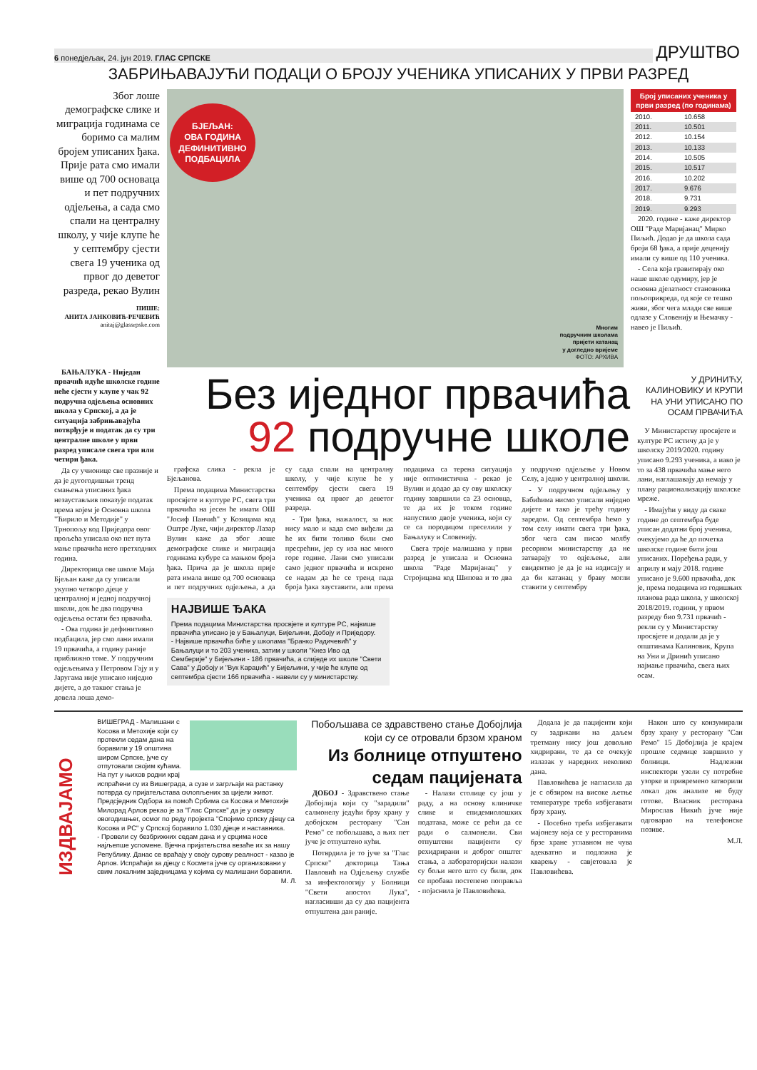6 понедјељак, 24. јун 2019. ГЛАС СРПСКЕ ДРУШТВО
ЗАБРИЊАВАЈУЋИ ПОДАЦИ О БРОЈУ УЧЕНИКА УПИСАНИХ У ПРВИ РАЗРЕД
Због лоше демографске слике и миграција годинама се боримо са малим бројем уписаних ђака. Прије рата смо имали више од 700 основаца и пет подручних одјељења, а сада смо спали на централну школу, у чије клупе ће у септембру сјести свега 19 ученика од првог до деветог разреда, рекао Вулин
ПИШЕ:
АНИТА ЈАНКОВИЋ-РЕЧЕВИЋ
anitaj@glassrpske.com
БЈЕЉАН:
ОВА ГОДИНА ДЕФИНИТИВНО ПОДБАЦИЛА
Многим
подручним школама
пријети катанац
у догледно вријеме
ФОТО: АРХИВА
Број уписаних ученика у први разред (по годинама)
| 2010. | 10.658 |
| 2011. | 10.501 |
| 2012. | 10.154 |
| 2013. | 10.133 |
| 2014. | 10.505 |
| 2015. | 10.517 |
| 2016. | 10.202 |
| 2017. | 9.676 |
| 2018. | 9.731 |
| 2019. | 9.293 |
2020. године - каже директор ОШ "Раде Маријанац" Мирко Пиљић. Додао је да школа сада броји 68 ђака, а прије деценију имали су више од 110 ученика.
- Села која гравитирају око наше школе одумиру, јер је основна дјелатност становника пољопривреда, од које се тешко живи, због чега млади све више одлазе у Словенију и Њемачку - навео је Пиљић.
БАЊАЛУКА - Ниједан првачић идуће школске године неће сјести у клупе у чак 92 подручна одјељења основних школа у Српској, а да је ситуација забрињавајућа потврђује и податак да су три централне школе у први разред уписале свега три или четири ђака.
Да су учионице све празније и да је дугогодишњи тренд смањења уписаних ђака незаустављив показује податак према којем је Основна школа "Ћирило и Методије" у Трнопољу код Приједора овог прољећа уписала око пет пута мање првачића него претходних година.
Директорица ове школе Маја Бјељан каже да су уписали укупно четворо дјеце у централној и једној подручној школи, док ће два подручна одјељења остати без првачића.
- Ова година је дефинитивно подбацила, јер смо лани имали 19 првачића, а годину раније приближно томе. У подручним одјељењима у Петровом Гају и у Јаругама није уписано ниједно дијете, а до таквог стања је довела лоша демо-
Без иједног првачића
92 подручне школе
графска слика - рекла је Бјељанова.
Према подацима Министарства просвјете и културе РС, свега три првачића на јесен ће имати ОШ "Јосиф Панчић" у Козицама код Оштре Луке, чији директор Лазар Вулин каже да због лоше демографске слике и миграција годинама кубуре са мањком броја ђака. Прича да је школа прије рата имала више од 700 основаца и пет подручних одјељења, а да су сада спали на централну школу, у чије клупе ће у септембру сјести свега 19 ученика од првог до деветог разреда.
- Три ђака, нажалост, за нас нису мало и када смо виђели да ће их бити толико били смо пресрећни, јер су иза нас много горе године. Лани смо уписали само једног првачића и искрено се надам да ће се тренд пада броја ђака зауставити, али према подацима са терена ситуација није оптимистична - рекао је Вулин и додао да су ову школску годину завршили са 23 основца, те да их је током године напустило двоје ученика, који су се са породицом преселили у Бањалуку и Словенију.
Свега троје малишана у први разред је уписала и Основна школа "Раде Маријанац" у Стројицама код Шипова и то два у подручно одјељење у Новом Селу, а једно у централној школи.
- У подручном одјељењу у Бабићима нисмо уписали ниједно дијете и тако је трећу годину заредом. Од септембра ћемо у том селу имати свега три ђака, због чега сам писао молбу ресорном министарству да не затварају то одјељење, али евидентно је да је на издисају и да би катанац у браву могли ставити у септембру
НАЈВИШЕ ЂАКА
Према подацима Министарства просвјете и културе РС, највише првачића уписано је у Бањалуци, Бијељини, Добоју и Приједору.
- Највише првачића биће у школама "Бранко Радичевић" у Бањалуци и то 203 ученика, затим у школи "Кнез Иво од Семберије" у Бијељини - 186 првачића, а слиједе их школе "Свети Сава" у Добоју и "Вук Караџић" у Бијељини, у чије ће клупе од септембра сјести 166 првачића - навели су у министарству.
У ДРИНИЋУ, КАЛИНОВИКУ И КРУПИ НА УНИ УПИСАНО ПО ОСАМ ПРВАЧИЋА
У Министарству просвјете и културе РС истичу да је у школску 2019/2020. годину уписано 9.293 ученика, а иако је то за 438 првачића мање него лани, наглашавају да немају у плану рационализацију школске мреже.
- Имајући у виду да сваке године до септембра буде уписан додатни број ученика, очекујемо да ће до почетка школске године бити још уписаних. Поређења ради, у априлу и мају 2018. године уписано је 9.600 првачића, док је, према подацима из годишњих планова рада школа, у школској 2018/2019. години, у првом разреду био 9.731 првачић - рекли су у Министарству просвјете и додали да је у општинама Калиновик, Крупа на Уни и Дринић уписано најмање првачића, свега њих осам.
ИЗДВАЈАМО
ВИШЕГРАД - Малишани с Косова и Метохије који су протекли седам дана на боравили у 19 општина широм Српске, јуче су отпутовали својим кућама. На пут у њихов родни крај испраћени су из Вишеграда, а сузе и загрљаји на растанку потврда су пријатељстава склопљених за цијели живот. Предсједник Одбора за помоћ Србима са Косова и Метохије Милорад Арлов рекао је за "Глас Српске" да је у оквиру овогодишњег, осмог по реду пројекта "Спојимо српску дјецу са Косова и РС" у Српској боравило 1.030 дјеце и наставника.
- Провели су безбрижних седам дана и у срцима носе најљепше успомене. Вјечна пријатељства везаће их за нашу Републику. Данас се враћају у своју сурову реалност - казао је Арлов. Испраћаји за дјецу с Космета јуче су организовани у свим локалним заједницама у којима су малишани боравили.
М. Л.
Побољшава се здравствено стање Добојлија који су се отровали брзом храном
Из болнице отпуштено седам пацијената
ДОБОЈ - Здравствено стање Добојлија који су "зарадили" салмонелу једући брзу храну у добојском ресторану "Сан Ремо" се побољшава, а њих пет јуче је отпуштено кући.
Потврдила је то јуче за "Глас Српске" докторица Тања Павловић на Одјељењу службе за инфектологију у Болници "Свети апостол Лука", нагласивши да су два пацијента отпуштена дан раније.
- Налази столице су још у раду, а на основу клиничке слике и епидемиолошких података, може се рећи да се ради о салмонели. Сви отпуштени пацијенти су рехидрирани и доброг општег стања, а лабораторијски налази су бољи него што су били, док се пробава постепено поправља - појаснила је Павловићева.
Додала је да пацијенти који су задржани на даљем третману нису још довољно хидрирани, те да се очекује излазак у наредних неколико дана.
Павловићева је нагласила да је с обзиром на високе љетње температуре треба избјегавати брзу храну.
- Посебно треба избјегавати мајонезу која се у ресторанима брзе хране углавном не чува адекватно и подложна је кварењу - савјетовала је Павловићева.
Након што су конзумирали брзу храну у ресторану "Сан Ремо" 15 Добојлија је крајем прошле седмице завршило у болници. Надлежни инспектори узели су потребне узорке и привремено затворили локал док анализе не буду готове. Власник ресторана Мирослав Никић јуче није одговарао на телефонске позиве.
М.Л.